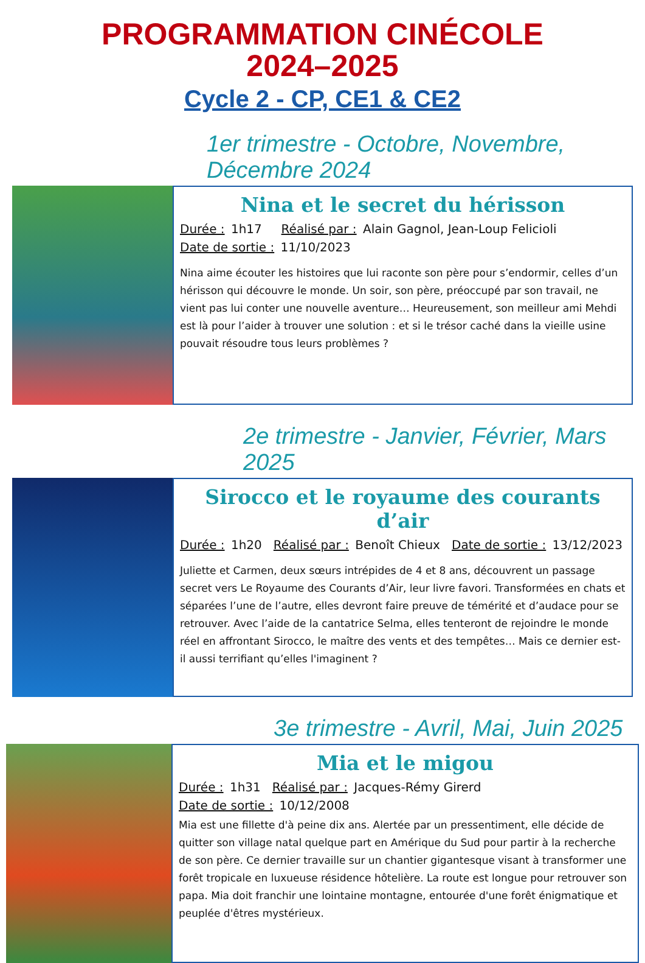PROGRAMMATION CINÉCOLE
2024–2025
Cycle 2 - CP, CE1 & CE2
1er trimestre - Octobre, Novembre, Décembre 2024
Nina et le secret du hérisson
Durée : 1h17 Réalisé par : Alain Gagnol, Jean-Loup Felicioli
Date de sortie : 11/10/2023
Nina aime écouter les histoires que lui raconte son père pour s’endormir, celles d’un hérisson qui découvre le monde. Un soir, son père, préoccupé par son travail, ne vient pas lui conter une nouvelle aventure… Heureusement, son meilleur ami Mehdi est là pour l’aider à trouver une solution : et si le trésor caché dans la vieille usine pouvait résoudre tous leurs problèmes ?
2e trimestre - Janvier, Février, Mars 2025
Sirocco et le royaume des courants d’air
Durée : 1h20 Réalisé par : Benoît Chieux Date de sortie : 13/12/2023
Juliette et Carmen, deux sœurs intrépides de 4 et 8 ans, découvrent un passage secret vers Le Royaume des Courants d’Air, leur livre favori. Transformées en chats et séparées l’une de l’autre, elles devront faire preuve de témérité et d’audace pour se retrouver. Avec l’aide de la cantatrice Selma, elles tenteront de rejoindre le monde réel en affrontant Sirocco, le maître des vents et des tempêtes… Mais ce dernier est-il aussi terrifiant qu’elles l'imaginent ?
3e trimestre - Avril, Mai, Juin 2025
Mia et le migou
Durée : 1h31 Réalisé par : Jacques-Rémy Girerd
Date de sortie : 10/12/2008
Mia est une fillette d'à peine dix ans. Alertée par un pressentiment, elle décide de quitter son village natal quelque part en Amérique du Sud pour partir à la recherche de son père. Ce dernier travaille sur un chantier gigantesque visant à transformer une forêt tropicale en luxueuse résidence hôtelière. La route est longue pour retrouver son papa. Mia doit franchir une lointaine montagne, entourée d'une forêt énigmatique et peuplée d'êtres mystérieux.